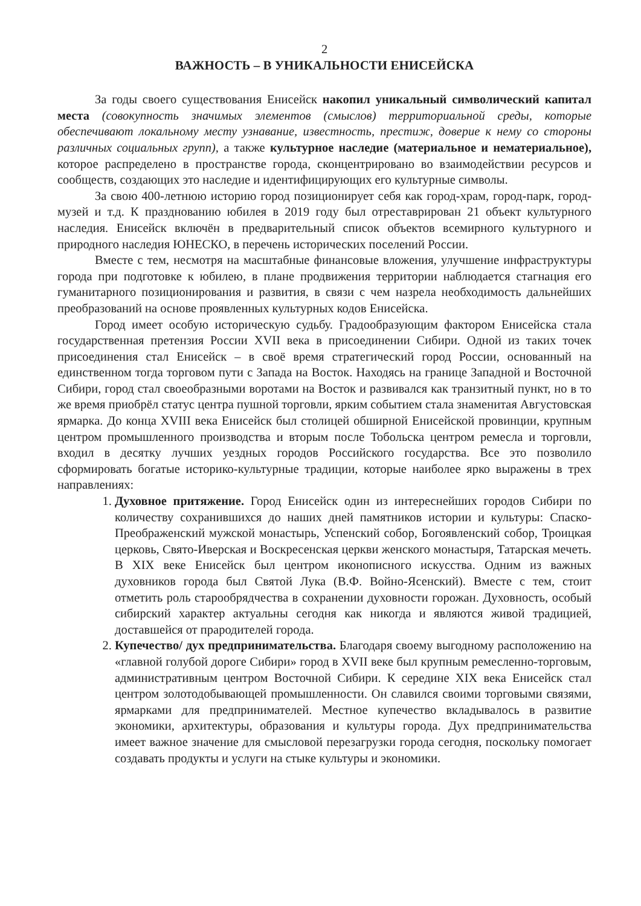2
ВАЖНОСТЬ – В УНИКАЛЬНОСТИ ЕНИСЕЙСКА
За годы своего существования Енисейск накопил уникальный символический капитал места (совокупность значимых элементов (смыслов) территориальной среды, которые обеспечивают локальному месту узнавание, известность, престиж, доверие к нему со стороны различных социальных групп), а также культурное наследие (материальное и нематериальное), которое распределено в пространстве города, сконцентрировано во взаимодействии ресурсов и сообществ, создающих это наследие и идентифицирующих его культурные символы.
За свою 400-летнюю историю город позиционирует себя как город-храм, город-парк, город-музей и т.д. К празднованию юбилея в 2019 году был отреставрирован 21 объект культурного наследия. Енисейск включён в предварительный список объектов всемирного культурного и природного наследия ЮНЕСКО, в перечень исторических поселений России.
Вместе с тем, несмотря на масштабные финансовые вложения, улучшение инфраструктуры города при подготовке к юбилею, в плане продвижения территории наблюдается стагнация его гуманитарного позиционирования и развития, в связи с чем назрела необходимость дальнейших преобразований на основе проявленных культурных кодов Енисейска.
Город имеет особую историческую судьбу. Градообразующим фактором Енисейска стала государственная претензия России XVII века в присоединении Сибири. Одной из таких точек присоединения стал Енисейск – в своё время стратегический город России, основанный на единственном тогда торговом пути с Запада на Восток. Находясь на границе Западной и Восточной Сибири, город стал своеобразными воротами на Восток и развивался как транзитный пункт, но в то же время приобрёл статус центра пушной торговли, ярким событием стала знаменитая Августовская ярмарка. До конца XVIII века Енисейск был столицей обширной Енисейской провинции, крупным центром промышленного производства и вторым после Тобольска центром ремесла и торговли, входил в десятку лучших уездных городов Российского государства. Все это позволило сформировать богатые историко-культурные традиции, которые наиболее ярко выражены в трех направлениях:
1. Духовное притяжение. Город Енисейск один из интереснейших городов Сибири по количеству сохранившихся до наших дней памятников истории и культуры: Спаско-Преображенский мужской монастырь, Успенский собор, Богоявленский собор, Троицкая церковь, Свято-Иверская и Воскресенская церкви женского монастыря, Татарская мечеть. В XIX веке Енисейск был центром иконописного искусства. Одним из важных духовников города был Святой Лука (В.Ф. Войно-Ясенский). Вместе с тем, стоит отметить роль старообрядчества в сохранении духовности горожан. Духовность, особый сибирский характер актуальны сегодня как никогда и являются живой традицией, доставшейся от прародителей города.
2. Купечество/ дух предпринимательства. Благодаря своему выгодному расположению на «главной голубой дороге Сибири» город в XVII веке был крупным ремесленно-торговым, административным центром Восточной Сибири. К середине XIX века Енисейск стал центром золотодобывающей промышленности. Он славился своими торговыми связями, ярмарками для предпринимателей. Местное купечество вкладывалось в развитие экономики, архитектуры, образования и культуры города. Дух предпринимательства имеет важное значение для смысловой перезагрузки города сегодня, поскольку помогает создавать продукты и услуги на стыке культуры и экономики.